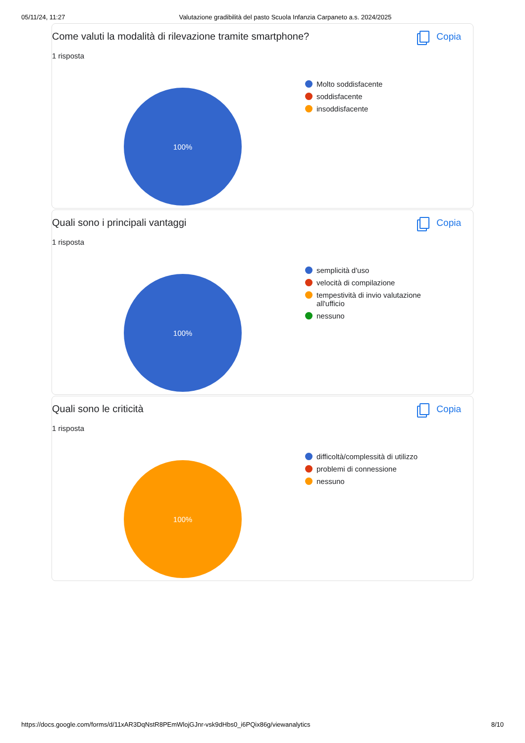05/11/24, 11:27 Valutazione gradibilità del pasto Scuola Infanzia Carpaneto a.s. 2024/2025
Come valuti la modalità di rilevazione tramite smartphone? Copia
1 risposta
100%
Molto soddisfacente
soddisfacente
insoddisfacente
Quali sono i principali vantaggi Copia
1 risposta
100%
semplicità d'uso
velocità di compilazione
tempestività di invio valutazione all'ufficio
nessuno
Quali sono le criticità Copia
1 risposta
100%
difficoltà/complessità di utilizzo
problemi di connessione
nessuno
https://docs.google.com/forms/d/11xAR3DqNstR8PEmWlojGJnr-vsk9dHbs0_i6PQix86g/viewanalytics 8/10